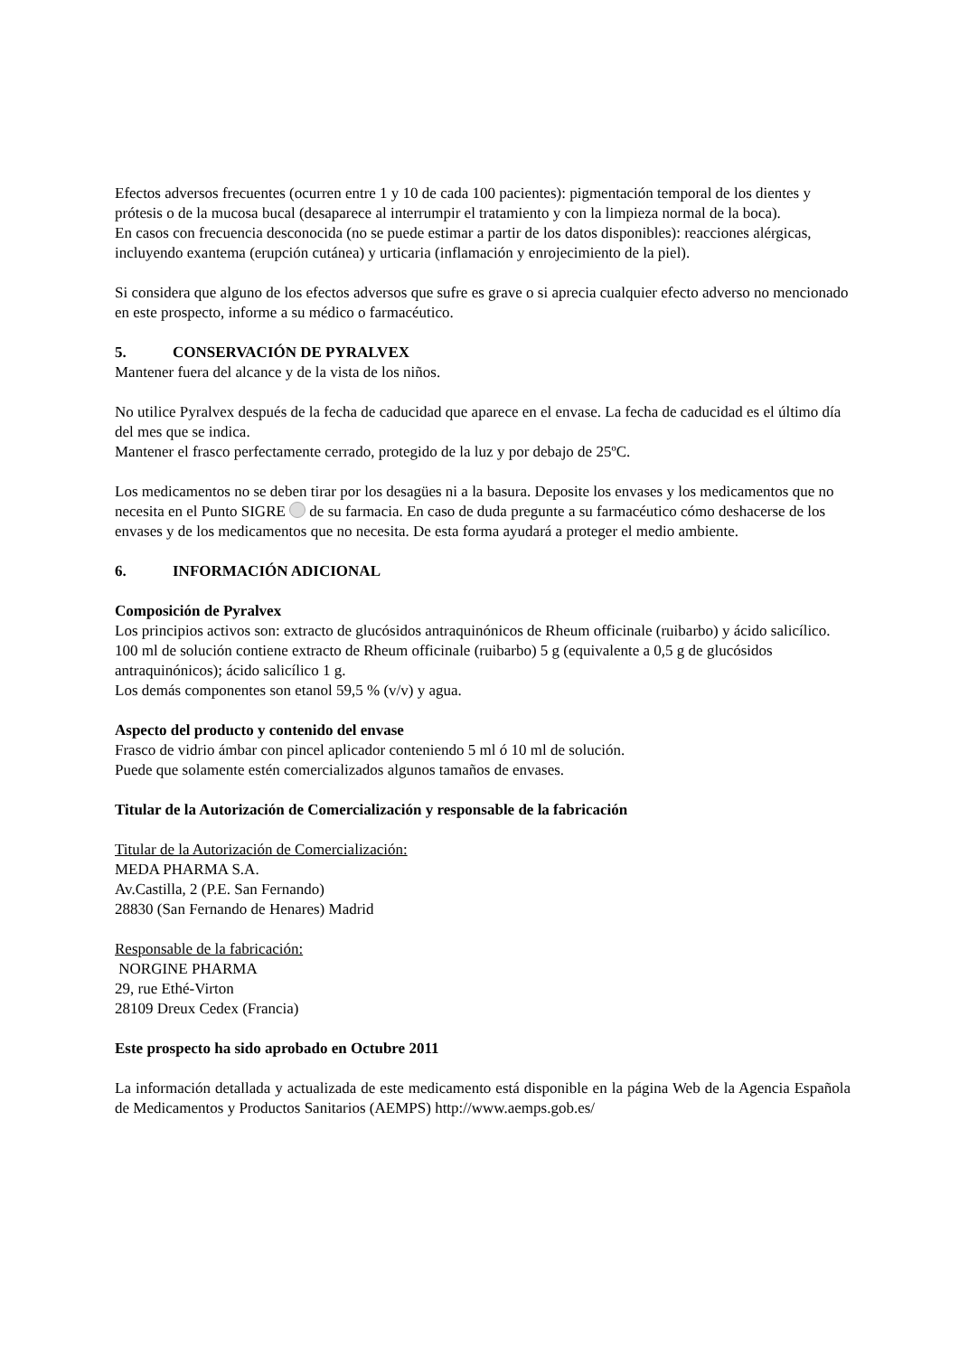Efectos adversos frecuentes (ocurren entre 1 y 10 de cada 100 pacientes): pigmentación temporal de los dientes y prótesis o de la mucosa bucal (desaparece al interrumpir el tratamiento y con la limpieza normal de la boca).
En casos con frecuencia desconocida (no se puede estimar a partir de los datos disponibles): reacciones alérgicas, incluyendo exantema (erupción cutánea) y urticaria (inflamación y enrojecimiento de la piel).
Si considera que alguno de los efectos adversos que sufre es grave o si aprecia cualquier efecto adverso no mencionado en este prospecto, informe a su médico o farmacéutico.
5. CONSERVACIÓN DE PYRALVEX
Mantener fuera del alcance y de la vista de los niños.
No utilice Pyralvex después de la fecha de caducidad que aparece en el envase. La fecha de caducidad es el último día del mes que se indica.
Mantener el frasco perfectamente cerrado, protegido de la luz y por debajo de 25ºC.
Los medicamentos no se deben tirar por los desagües ni a la basura. Deposite los envases y los medicamentos que no necesita en el Punto SIGRE de su farmacia. En caso de duda pregunte a su farmacéutico cómo deshacerse de los envases y de los medicamentos que no necesita. De esta forma ayudará a proteger el medio ambiente.
6. INFORMACIÓN ADICIONAL
Composición de Pyralvex
Los principios activos son: extracto de glucósidos antraquinónicos de Rheum officinale (ruibarbo) y ácido salicílico.
100 ml de solución contiene extracto de Rheum officinale (ruibarbo) 5 g (equivalente a 0,5 g de glucósidos antraquinónicos); ácido salicílico 1 g.
Los demás componentes son etanol 59,5 % (v/v) y agua.
Aspecto del producto y contenido del envase
Frasco de vidrio ámbar con pincel aplicador conteniendo 5 ml ó 10 ml de solución.
Puede que solamente estén comercializados algunos tamaños de envases.
Titular de la Autorización de Comercialización y responsable de la fabricación
Titular de la Autorización de Comercialización:
MEDA PHARMA S.A.
Av.Castilla, 2 (P.E. San Fernando)
28830 (San Fernando de Henares) Madrid
Responsable de la fabricación:
NORGINE PHARMA
29, rue Ethé-Virton
28109 Dreux Cedex (Francia)
Este prospecto ha sido aprobado en Octubre 2011
La información detallada y actualizada de este medicamento está disponible en la página Web de la Agencia Española de Medicamentos y Productos Sanitarios (AEMPS) http://www.aemps.gob.es/